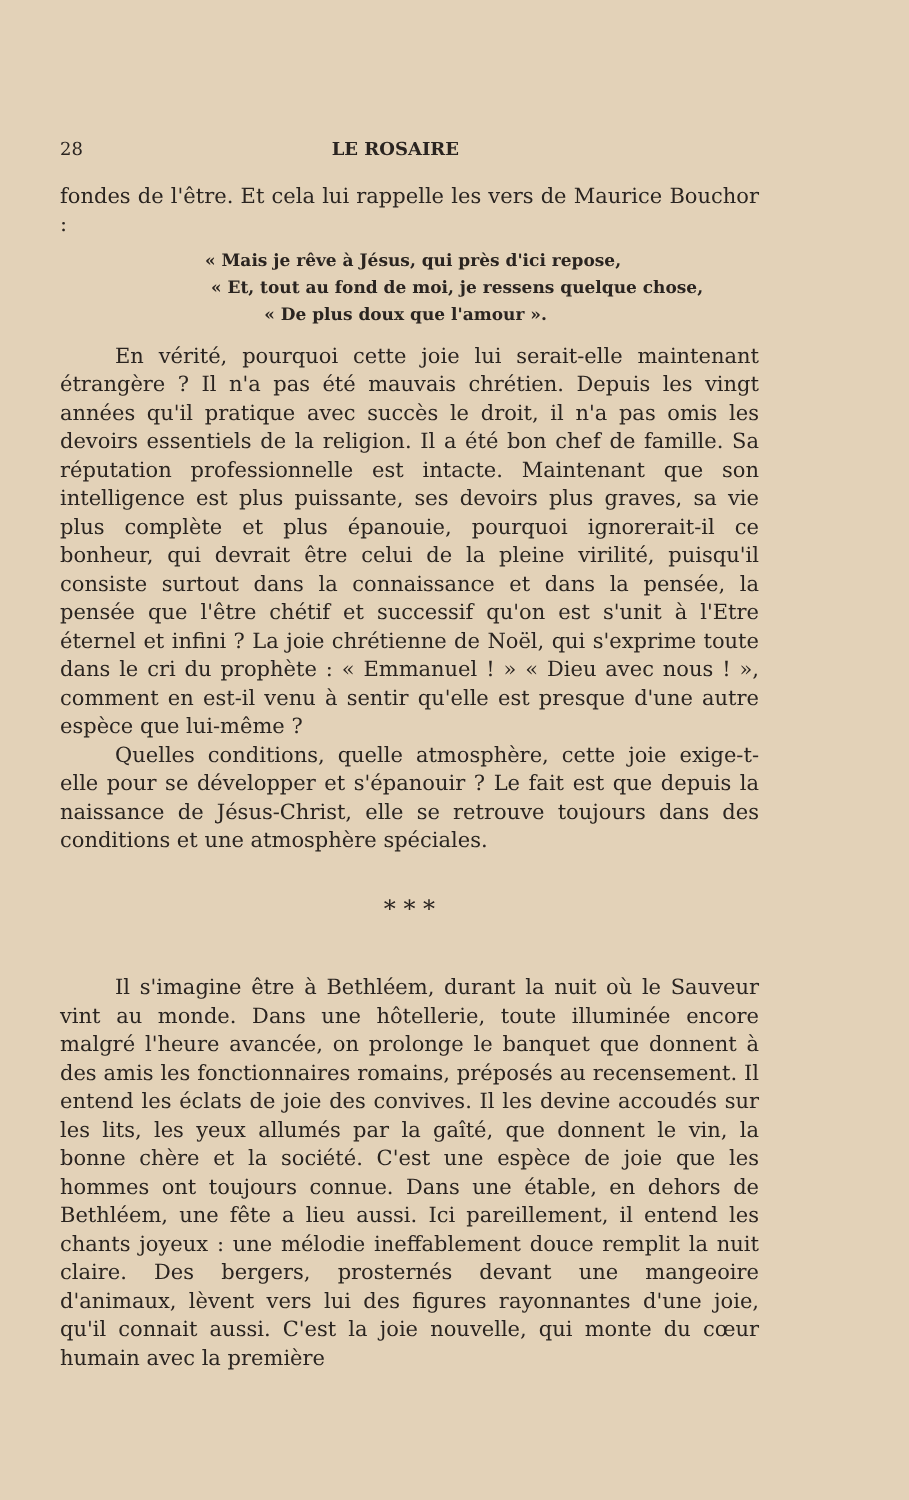28 LE ROSAIRE
fondes de l'être. Et cela lui rappelle les vers de Maurice Bouchor :
« Mais je rêve à Jésus, qui près d'ici repose,
« Et, tout au fond de moi, je ressens quelque chose,
« De plus doux que l'amour ».
En vérité, pourquoi cette joie lui serait-elle maintenant étrangère ? Il n'a pas été mauvais chrétien. Depuis les vingt années qu'il pratique avec succès le droit, il n'a pas omis les devoirs essentiels de la religion. Il a été bon chef de famille. Sa réputation professionnelle est intacte. Maintenant que son intelligence est plus puissante, ses devoirs plus graves, sa vie plus complète et plus épanouie, pourquoi ignorerait-il ce bonheur, qui devrait être celui de la pleine virilité, puisqu'il consiste surtout dans la connaissance et dans la pensée, la pensée que l'être chétif et successif qu'on est s'unit à l'Etre éternel et infini ? La joie chrétienne de Noël, qui s'exprime toute dans le cri du prophète : « Emmanuel ! » « Dieu avec nous ! », comment en est-il venu à sentir qu'elle est presque d'une autre espèce que lui-même ?
Quelles conditions, quelle atmosphère, cette joie exige-t-elle pour se développer et s'épanouir ? Le fait est que depuis la naissance de Jésus-Christ, elle se retrouve toujours dans des conditions et une atmosphère spéciales.
* * *
Il s'imagine être à Bethléem, durant la nuit où le Sauveur vint au monde. Dans une hôtellerie, toute illuminée encore malgré l'heure avancée, on prolonge le banquet que donnent à des amis les fonctionnaires romains, préposés au recensement. Il entend les éclats de joie des convives. Il les devine accoudés sur les lits, les yeux allumés par la gaîté, que donnent le vin, la bonne chère et la société. C'est une espèce de joie que les hommes ont toujours connue. Dans une étable, en dehors de Bethléem, une fête a lieu aussi. Ici pareillement, il entend les chants joyeux : une mélodie ineffablement douce remplit la nuit claire. Des bergers, prosternés devant une mangeoire d'animaux, lèvent vers lui des figures rayonnantes d'une joie, qu'il connait aussi. C'est la joie nouvelle, qui monte du cœur humain avec la première